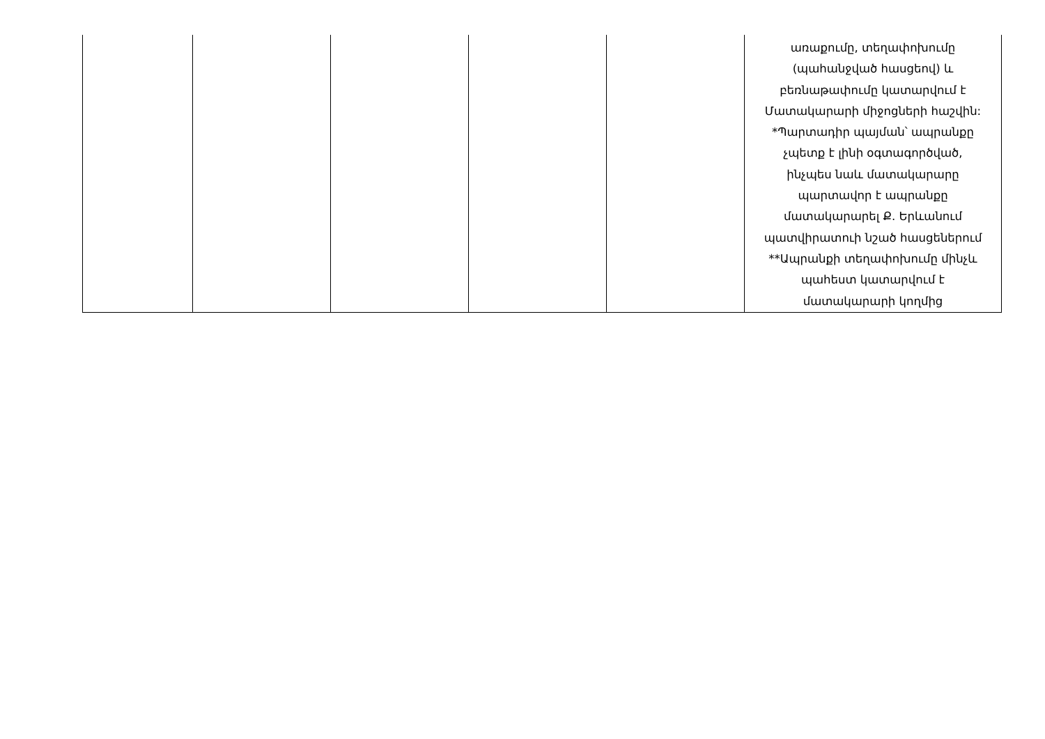| | | | | | առաքումը, տեղափոխումը (պահանջված հասցեով) և բեռնաթափումը կատարվում է Մատակարարի միջոցների հաշվին: *Պարտադիր պայման՝ ապրանքը չպետք է լինի օգտագործված, ինչպես նաև մատակարարը պարտավոր է ապրանքը մատակարարել Ք. Երևանում պատվիրատուի նշած հասցեներում **Ապրանքի տեղափոխումը մինչև պահեստ կատարվում է մատակարարի կողմից |